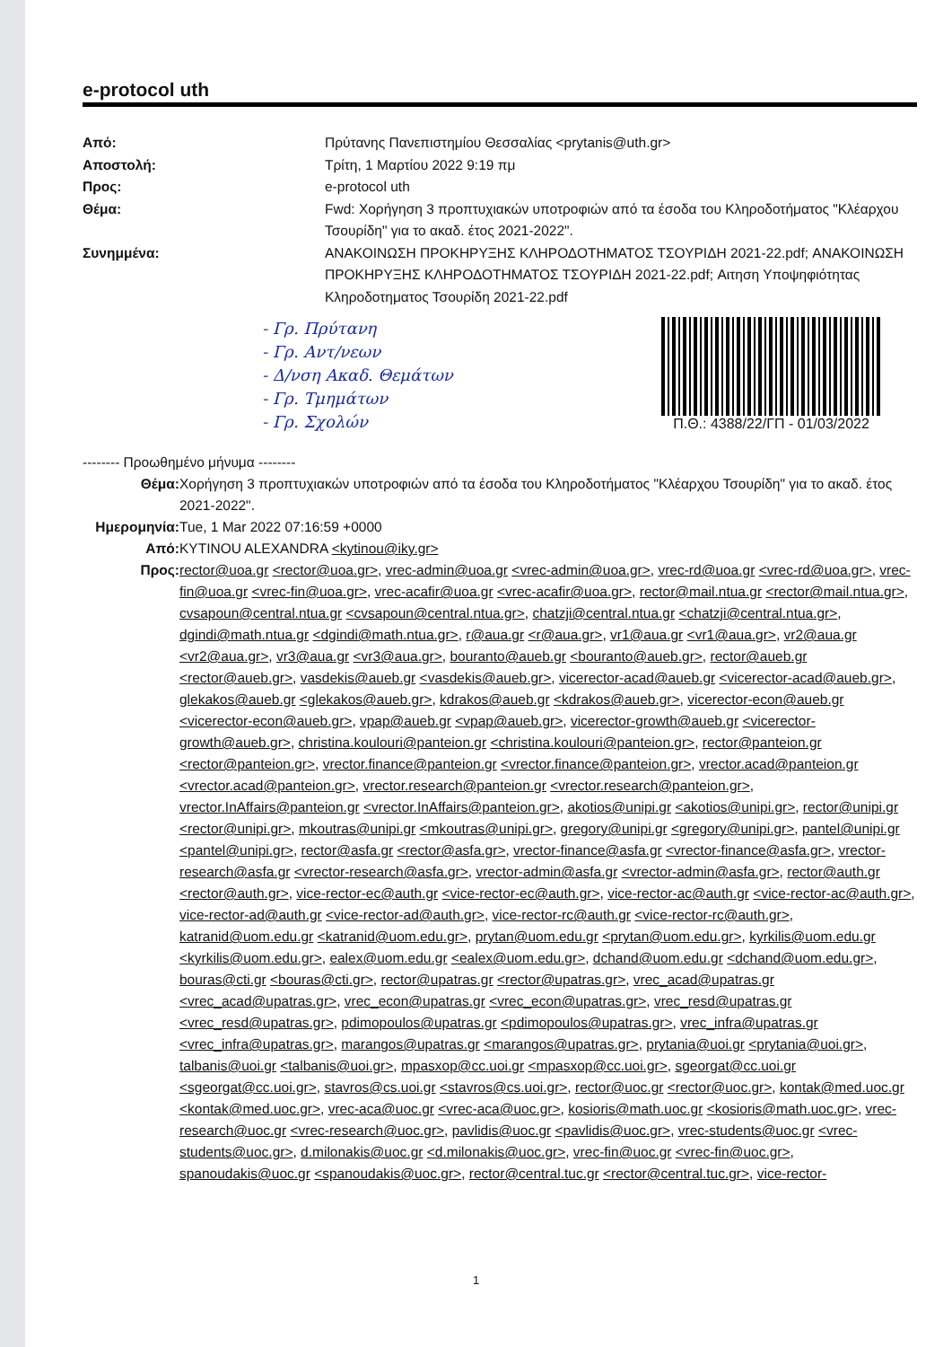e-protocol uth
Από: Πρύτανης Πανεπιστημίου Θεσσαλίας <prytanis@uth.gr> Αποστολή: Τρίτη, 1 Μαρτίου 2022 9:19 πμ Προς: e-protocol uth Θέμα: Fwd: Χορήγηση 3 προπτυχιακών υποτροφιών από τα έσοδα του Κληροδοτήματος "Κλέαρχου Τσουρίδη" για το ακαδ. έτος 2021-2022". Συνημμένα: ΑΝΑΚΟΙΝΩΣΗ ΠΡΟΚΗΡΥΞΗΣ ΚΛΗΡΟΔΟΤΗΜΑΤΟΣ ΤΣΟΥΡΙΔΗ 2021-22.pdf; ΑΝΑΚΟΙΝΩΣΗ ΠΡΟΚΗΡΥΞΗΣ ΚΛΗΡΟΔΟΤΗΜΑΤΟΣ ΤΣΟΥΡΙΔΗ 2021-22.pdf; Αιτηση Υποψηφιότητας Κληροδοτηματος Τσουρίδη 2021-22.pdf
- Γρ. Πρύτανη
- Γρ. Αντ/νεων
- Δ/νση Ακαδ. Θεμάτων
- Γρ. Τμημάτων
- Γρ. Σχολών
Π.Θ.: 4388/22/ΓΠ - 01/03/2022
-------- Προωθημένο μήνυμα --------
Θέμα: Χορήγηση 3 προπτυχιακών υποτροφιών από τα έσοδα του Κληροδοτήματος "Κλέαρχου Τσουρίδη" για το ακαδ. έτος 2021-2022". Ημερομηνία: Tue, 1 Mar 2022 07:16:59 +0000 Από: KYTINOU ALEXANDRA <kytinou@iky.gr> Προς: rector@uoa.gr <rector@uoa.gr>, vrec-admin@uoa.gr <vrec-admin@uoa.gr>, vrec-rd@uoa.gr <vrec-rd@uoa.gr>, vrec-fin@uoa.gr <vrec-fin@uoa.gr>, vrec-acafir@uoa.gr <vrec-acafir@uoa.gr>, rector@mail.ntua.gr <rector@mail.ntua.gr>, cvsapoun@central.ntua.gr <cvsapoun@central.ntua.gr>, chatzji@central.ntua.gr <chatzji@central.ntua.gr>, dgindi@math.ntua.gr <dgindi@math.ntua.gr>, r@aua.gr <r@aua.gr>, vr1@aua.gr <vr1@aua.gr>, vr2@aua.gr <vr2@aua.gr>, vr3@aua.gr <vr3@aua.gr>, bouranto@aueb.gr <bouranto@aueb.gr>, rector@aueb.gr <rector@aueb.gr>, vasdekis@aueb.gr <vasdekis@aueb.gr>, vicerector-acad@aueb.gr <vicerector-acad@aueb.gr>, glekakos@aueb.gr <glekakos@aueb.gr>, kdrakos@aueb.gr <kdrakos@aueb.gr>, vicerector-econ@aueb.gr <vicerector-econ@aueb.gr>, vpap@aueb.gr <vpap@aueb.gr>, vicerector-growth@aueb.gr <vicerector-growth@aueb.gr>, christina.koulouri@panteion.gr <christina.koulouri@panteion.gr>, rector@panteion.gr <rector@panteion.gr>, vrector.finance@panteion.gr <vrector.finance@panteion.gr>, vrector.acad@panteion.gr <vrector.acad@panteion.gr>, vrector.research@panteion.gr <vrector.research@panteion.gr>, vrector.InAffairs@panteion.gr <vrector.InAffairs@panteion.gr>, akotios@unipi.gr <akotios@unipi.gr>, rector@unipi.gr <rector@unipi.gr>, mkoutras@unipi.gr <mkoutras@unipi.gr>, gregory@unipi.gr <gregory@unipi.gr>, pantel@unipi.gr <pantel@unipi.gr>, rector@asfa.gr <rector@asfa.gr>, vrector-finance@asfa.gr <vrector-finance@asfa.gr>, vrector-research@asfa.gr <vrector-research@asfa.gr>, vrector-admin@asfa.gr <vrector-admin@asfa.gr>, rector@auth.gr <rector@auth.gr>, vice-rector-ec@auth.gr <vice-rector-ec@auth.gr>, vice-rector-ac@auth.gr <vice-rector-ac@auth.gr>, vice-rector-ad@auth.gr <vice-rector-ad@auth.gr>, vice-rector-rc@auth.gr <vice-rector-rc@auth.gr>, katranid@uom.edu.gr <katranid@uom.edu.gr>, prytan@uom.edu.gr <prytan@uom.edu.gr>, kyrkilis@uom.edu.gr <kyrkilis@uom.edu.gr>, ealex@uom.edu.gr <ealex@uom.edu.gr>, dchand@uom.edu.gr <dchand@uom.edu.gr>, bouras@cti.gr <bouras@cti.gr>, rector@upatras.gr <rector@upatras.gr>, vrec_acad@upatras.gr <vrec_acad@upatras.gr>, vrec_econ@upatras.gr <vrec_econ@upatras.gr>, vrec_resd@upatras.gr <vrec_resd@upatras.gr>, pdimopoulos@upatras.gr <pdimopoulos@upatras.gr>, vrec_infra@upatras.gr <vrec_infra@upatras.gr>, marangos@upatras.gr <marangos@upatras.gr>, prytania@uoi.gr <prytania@uoi.gr>, talbanis@uoi.gr <talbanis@uoi.gr>, mpasxop@cc.uoi.gr <mpasxop@cc.uoi.gr>, sgeorgat@cc.uoi.gr <sgeorgat@cc.uoi.gr>, stavros@cs.uoi.gr <stavros@cs.uoi.gr>, rector@uoc.gr <rector@uoc.gr>, kontak@med.uoc.gr <kontak@med.uoc.gr>, vrec-aca@uoc.gr <vrec-aca@uoc.gr>, kosioris@math.uoc.gr <kosioris@math.uoc.gr>, vrec-research@uoc.gr <vrec-research@uoc.gr>, pavlidis@uoc.gr <pavlidis@uoc.gr>, vrec-students@uoc.gr <vrec-students@uoc.gr>, d.milonakis@uoc.gr <d.milonakis@uoc.gr>, vrec-fin@uoc.gr <vrec-fin@uoc.gr>, spanoudakis@uoc.gr <spanoudakis@uoc.gr>, rector@central.tuc.gr <rector@central.tuc.gr>, vice-rector-
1